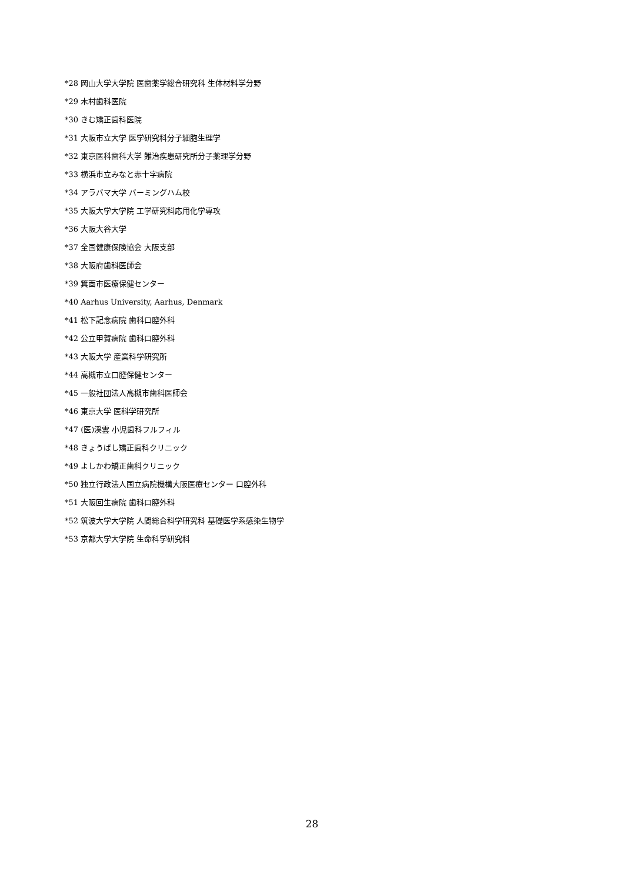*28 岡山大学大学院 医歯薬学総合研究科 生体材料学分野
*29 木村歯科医院
*30 きむ矯正歯科医院
*31 大阪市立大学 医学研究科分子細胞生理学
*32 東京医科歯科大学 難治疾患研究所分子薬理学分野
*33 横浜市立みなと赤十字病院
*34 アラバマ大学 バーミングハム校
*35 大阪大学大学院 工学研究科応用化学専攻
*36 大阪大谷大学
*37 全国健康保険協会 大阪支部
*38 大阪府歯科医師会
*39 箕面市医療保健センター
*40 Aarhus University, Aarhus, Denmark
*41 松下記念病院 歯科口腔外科
*42 公立甲賀病院 歯科口腔外科
*43 大阪大学 産業科学研究所
*44 高槻市立口腔保健センター
*45 一般社団法人高槻市歯科医師会
*46 東京大学 医科学研究所
*47 (医)渓雲 小児歯科フルフィル
*48 きょうばし矯正歯科クリニック
*49 よしかわ矯正歯科クリニック
*50 独立行政法人国立病院機構大阪医療センター 口腔外科
*51 大阪回生病院 歯科口腔外科
*52 筑波大学大学院 人間総合科学研究科 基礎医学系感染生物学
*53 京都大学大学院 生命科学研究科
28